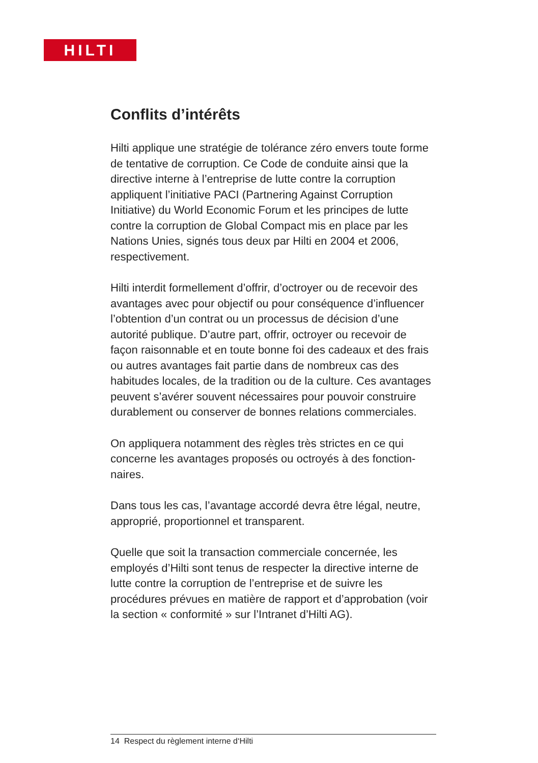HILTI
Conflits d’intérêts
Hilti applique une stratégie de tolérance zéro envers toute forme de tentative de corruption. Ce Code de conduite ainsi que la directive interne à l’entreprise de lutte contre la corruption appliquent l’initiative PACI (Partnering Against Corruption Initiative) du World Economic Forum et les principes de lutte contre la corruption de Global Compact mis en place par les Nations Unies, signés tous deux par Hilti en 2004 et 2006, respectivement.
Hilti interdit formellement d’offrir, d’octroyer ou de recevoir des avantages avec pour objectif ou pour conséquence d’influencer l’obtention d’un contrat ou un processus de décision d’une autorité publique. D’autre part, offrir, octroyer ou recevoir de façon raisonnable et en toute bonne foi des cadeaux et des frais ou autres avantages fait partie dans de nombreux cas des habitudes locales, de la tradition ou de la culture. Ces avantages peuvent s’avérer souvent nécessaires pour pouvoir construire durablement ou conserver de bonnes relations commerciales.
On appliquera notamment des règles très strictes en ce qui concerne les avantages proposés ou octroyés à des fonction-naires.
Dans tous les cas, l’avantage accordé devra être légal, neutre, approprié, proportionnel et transparent.
Quelle que soit la transaction commerciale concernée, les employés d’Hilti sont tenus de respecter la directive interne de lutte contre la corruption de l’entreprise et de suivre les procédures prévues en matière de rapport et d’approbation (voir la section « conformité » sur l’Intranet d’Hilti AG).
14 Respect du règlement interne d‘Hilti